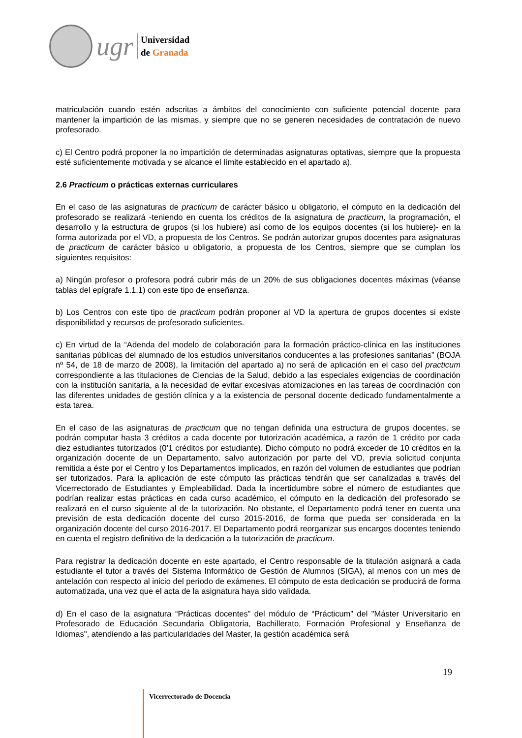ugr
Universidad
de Granada
matriculación cuando estén adscritas a ámbitos del conocimiento con suficiente potencial docente para mantener la impartición de las mismas, y siempre que no se generen necesidades de contratación de nuevo profesorado.
c) El Centro podrá proponer la no impartición de determinadas asignaturas optativas, siempre que la propuesta esté suficientemente motivada y se alcance el límite establecido en el apartado a).
2.6 Practicum o prácticas externas curriculares
En el caso de las asignaturas de practicum de carácter básico u obligatorio, el cómputo en la dedicación del profesorado se realizará -teniendo en cuenta los créditos de la asignatura de practicum, la programación, el desarrollo y la estructura de grupos (si los hubiere) así como de los equipos docentes (si los hubiere)- en la forma autorizada por el VD, a propuesta de los Centros. Se podrán autorizar grupos docentes para asignaturas de practicum de carácter básico u obligatorio, a propuesta de los Centros, siempre que se cumplan los siguientes requisitos:
a) Ningún profesor o profesora podrá cubrir más de un 20% de sus obligaciones docentes máximas (véanse tablas del epígrafe 1.1.1) con este tipo de enseñanza.
b) Los Centros con este tipo de practicum podrán proponer al VD la apertura de grupos docentes si existe disponibilidad y recursos de profesorado suficientes.
c) En virtud de la “Adenda del modelo de colaboración para la formación práctico-clínica en las instituciones sanitarias públicas del alumnado de los estudios universitarios conducentes a las profesiones sanitarias” (BOJA nº 54, de 18 de marzo de 2008), la limitación del apartado a) no será de aplicación en el caso del practicum correspondiente a las titulaciones de Ciencias de la Salud, debido a las especiales exigencias de coordinación con la institución sanitaria, a la necesidad de evitar excesivas atomizaciones en las tareas de coordinación con las diferentes unidades de gestión clínica y a la existencia de personal docente dedicado fundamentalmente a esta tarea.
En el caso de las asignaturas de practicum que no tengan definida una estructura de grupos docentes, se podrán computar hasta 3 créditos a cada docente por tutorización académica, a razón de 1 crédito por cada diez estudiantes tutorizados (0’1 créditos por estudiante). Dicho cómputo no podrá exceder de 10 créditos en la organización docente de un Departamento, salvo autorización por parte del VD, previa solicitud conjunta remitida a éste por el Centro y los Departamentos implicados, en razón del volumen de estudiantes que podrían ser tutorizados. Para la aplicación de este cómputo las prácticas tendrán que ser canalizadas a través del Vicerrectorado de Estudiantes y Empleabilidad. Dada la incertidumbre sobre el número de estudiantes que podrían realizar estas prácticas en cada curso académico, el cómputo en la dedicación del profesorado se realizará en el curso siguiente al de la tutorización. No obstante, el Departamento podrá tener en cuenta una previsión de esta dedicación docente del curso 2015-2016, de forma que pueda ser considerada en la organización docente del curso 2016-2017. El Departamento podrá reorganizar sus encargos docentes teniendo en cuenta el registro definitivo de la dedicación a la tutorización de practicum.
Para registrar la dedicación docente en este apartado, el Centro responsable de la titulación asignará a cada estudiante el tutor a través del Sistema Informático de Gestión de Alumnos (SIGA), al menos con un mes de antelación con respecto al inicio del periodo de exámenes. El cómputo de esta dedicación se producirá de forma automatizada, una vez que el acta de la asignatura haya sido validada.
d) En el caso de la asignatura “Prácticas docentes” del módulo de “Prácticum” del "Máster Universitario en Profesorado de Educación Secundaria Obligatoria, Bachillerato, Formación Profesional y Enseñanza de Idiomas", atendiendo a las particularidades del Master, la gestión académica será
19
Vicerrectorado de Docencia